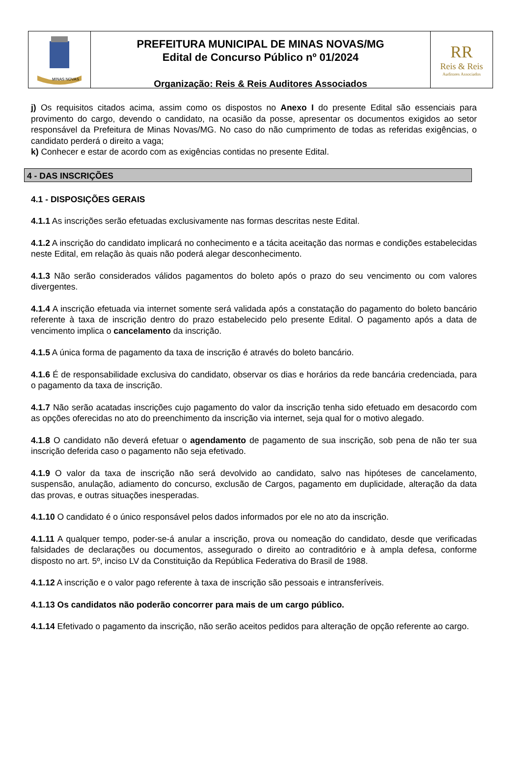MINAS NOVAS
PREFEITURA MUNICIPAL DE MINAS NOVAS/MG
Edital de Concurso Público nº 01/2024
Organização: Reis & Reis Auditores Associados
RR
Reis & Reis
Auditores Associados
j) Os requisitos citados acima, assim como os dispostos no Anexo I do presente Edital são essenciais para provimento do cargo, devendo o candidato, na ocasião da posse, apresentar os documentos exigidos ao setor responsável da Prefeitura de Minas Novas/MG. No caso do não cumprimento de todas as referidas exigências, o candidato perderá o direito a vaga;
k) Conhecer e estar de acordo com as exigências contidas no presente Edital.
4 - DAS INSCRIÇÕES
4.1 - DISPOSIÇÕES GERAIS
4.1.1 As inscrições serão efetuadas exclusivamente nas formas descritas neste Edital.
4.1.2 A inscrição do candidato implicará no conhecimento e a tácita aceitação das normas e condições estabelecidas neste Edital, em relação às quais não poderá alegar desconhecimento.
4.1.3 Não serão considerados válidos pagamentos do boleto após o prazo do seu vencimento ou com valores divergentes.
4.1.4 A inscrição efetuada via internet somente será validada após a constatação do pagamento do boleto bancário referente à taxa de inscrição dentro do prazo estabelecido pelo presente Edital. O pagamento após a data de vencimento implica o cancelamento da inscrição.
4.1.5 A única forma de pagamento da taxa de inscrição é através do boleto bancário.
4.1.6 É de responsabilidade exclusiva do candidato, observar os dias e horários da rede bancária credenciada, para o pagamento da taxa de inscrição.
4.1.7 Não serão acatadas inscrições cujo pagamento do valor da inscrição tenha sido efetuado em desacordo com as opções oferecidas no ato do preenchimento da inscrição via internet, seja qual for o motivo alegado.
4.1.8 O candidato não deverá efetuar o agendamento de pagamento de sua inscrição, sob pena de não ter sua inscrição deferida caso o pagamento não seja efetivado.
4.1.9 O valor da taxa de inscrição não será devolvido ao candidato, salvo nas hipóteses de cancelamento, suspensão, anulação, adiamento do concurso, exclusão de Cargos, pagamento em duplicidade, alteração da data das provas, e outras situações inesperadas.
4.1.10 O candidato é o único responsável pelos dados informados por ele no ato da inscrição.
4.1.11 A qualquer tempo, poder-se-á anular a inscrição, prova ou nomeação do candidato, desde que verificadas falsidades de declarações ou documentos, assegurado o direito ao contraditório e à ampla defesa, conforme disposto no art. 5º, inciso LV da Constituição da República Federativa do Brasil de 1988.
4.1.12 A inscrição e o valor pago referente à taxa de inscrição são pessoais e intransferíveis.
4.1.13 Os candidatos não poderão concorrer para mais de um cargo público.
4.1.14 Efetivado o pagamento da inscrição, não serão aceitos pedidos para alteração de opção referente ao cargo.